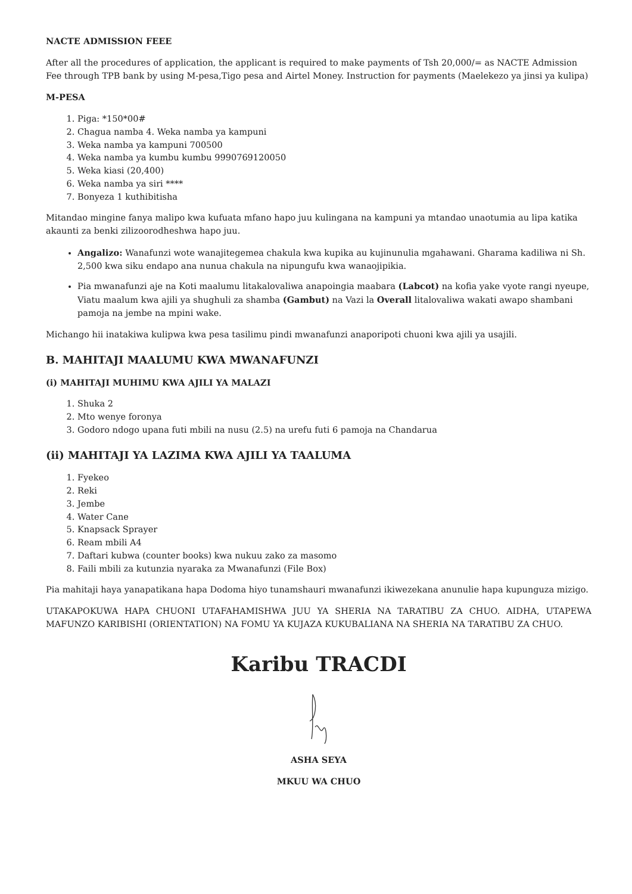NACTE ADMISSION FEEE
After all the procedures of application, the applicant is required to make payments of Tsh 20,000/= as NACTE Admission Fee through TPB bank by using M-pesa,Tigo pesa and Airtel Money. Instruction for payments (Maelekezo ya jinsi ya kulipa)
M-PESA
1. Piga: *150*00#
2. Chagua namba 4. Weka namba ya kampuni
3. Weka namba ya kampuni 700500
4. Weka namba ya kumbu kumbu 9990769120050
5. Weka kiasi (20,400)
6. Weka namba ya siri ****
7. Bonyeza 1 kuthibitisha
Mitandao mingine fanya malipo kwa kufuata mfano hapo juu kulingana na kampuni ya mtandao unaotumia au lipa katika akaunti za benki zilizoorodheshwa hapo juu.
Angalizo: Wanafunzi wote wanajitegemea chakula kwa kupika au kujinunulia mgahawani. Gharama kadiliwa ni Sh. 2,500 kwa siku endapo ana nunua chakula na nipungufu kwa wanaojipikia.
Pia mwanafunzi aje na Koti maalumu litakalovaliwa anapoingia maabara (Labcot) na kofia yake vyote rangi nyeupe, Viatu maalum kwa ajili ya shughuli za shamba (Gambut) na Vazi la Overall litalovaliwa wakati awapo shambani pamoja na jembe na mpini wake.
Michango hii inatakiwa kulipwa kwa pesa tasilimu pindi mwanafunzi anaporipoti chuoni kwa ajili ya usajili.
B. MAHITAJI MAALUMU KWA MWANAFUNZI
(i) MAHITAJI MUHIMU KWA AJILI YA MALAZI
1. Shuka 2
2. Mto wenye foronya
3. Godoro ndogo upana futi mbili na nusu (2.5) na urefu futi 6 pamoja na Chandarua
(ii) MAHITAJI YA LAZIMA KWA AJILI YA TAALUMA
1. Fyekeo
2. Reki
3. Jembe
4. Water Cane
5. Knapsack Sprayer
6. Ream mbili A4
7. Daftari kubwa (counter books) kwa nukuu zako za masomo
8. Faili mbili za kutunzia nyaraka za Mwanafunzi (File Box)
Pia mahitaji haya yanapatikana hapa Dodoma hiyo tunamshauri mwanafunzi ikiwezekana anunulie hapa kupunguza mizigo.
UTAKAPOKUWA HAPA CHUONI UTAFAHAMISHWA JUU YA SHERIA NA TARATIBU ZA CHUO. AIDHA, UTAPEWA MAFUNZO KARIBISHI (ORIENTATION) NA FOMU YA KUJAZA KUKUBALIANA NA SHERIA NA TARATIBU ZA CHUO.
Karibu TRACDI
ASHA SEYA
MKUU WA CHUO